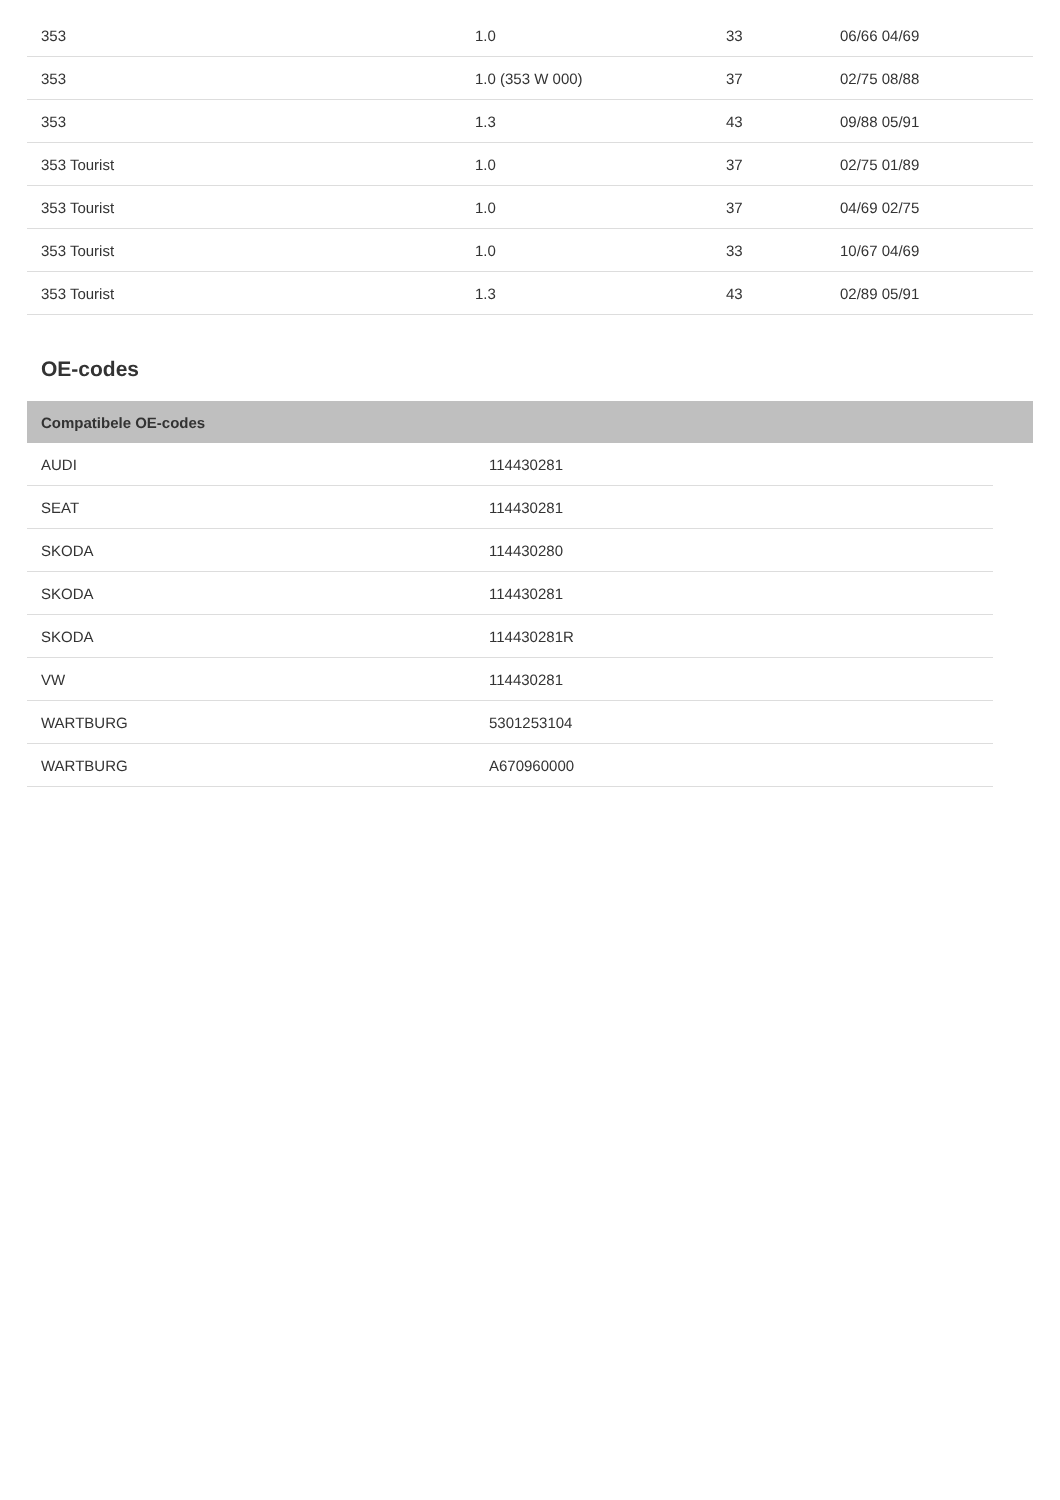| 353 | 1.0 | 33 | 06/66 04/69 |
| 353 | 1.0 (353 W 000) | 37 | 02/75 08/88 |
| 353 | 1.3 | 43 | 09/88 05/91 |
| 353 Tourist | 1.0 | 37 | 02/75 01/89 |
| 353 Tourist | 1.0 | 37 | 04/69 02/75 |
| 353 Tourist | 1.0 | 33 | 10/67 04/69 |
| 353 Tourist | 1.3 | 43 | 02/89 05/91 |
OE-codes
| Compatibele OE-codes |
| --- |
| AUDI | 114430281 |
| SEAT | 114430281 |
| SKODA | 114430280 |
| SKODA | 114430281 |
| SKODA | 114430281R |
| VW | 114430281 |
| WARTBURG | 5301253104 |
| WARTBURG | A670960000 |